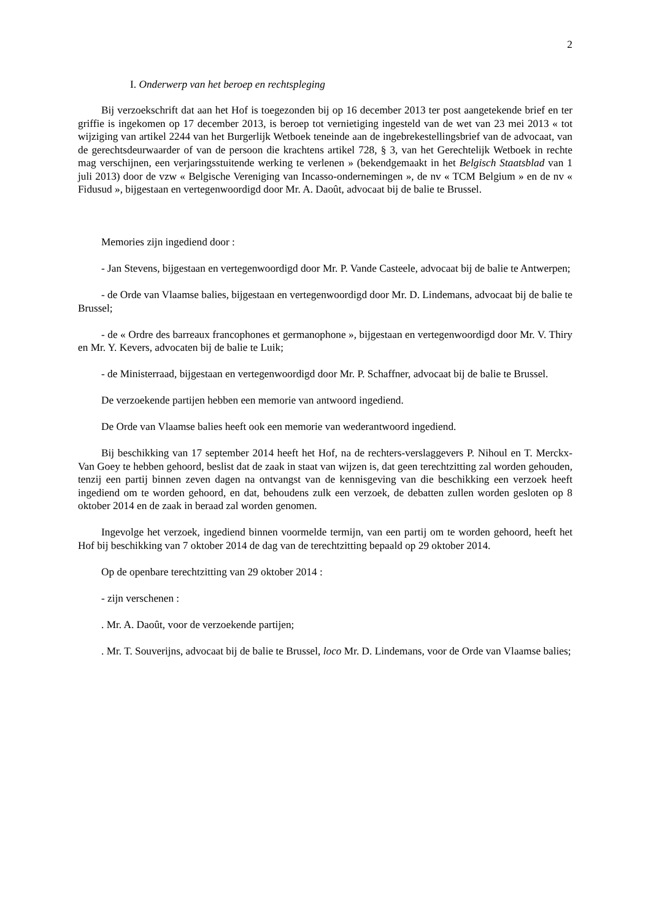2
I. Onderwerp van het beroep en rechtspleging
Bij verzoekschrift dat aan het Hof is toegezonden bij op 16 december 2013 ter post aangetekende brief en ter griffie is ingekomen op 17 december 2013, is beroep tot vernietiging ingesteld van de wet van 23 mei 2013 « tot wijziging van artikel 2244 van het Burgerlijk Wetboek teneinde aan de ingebrekestellingsbrief van de advocaat, van de gerechtsdeurwaarder of van de persoon die krachtens artikel 728, § 3, van het Gerechtelijk Wetboek in rechte mag verschijnen, een verjaringsstuitende werking te verlenen » (bekendgemaakt in het Belgisch Staatsblad van 1 juli 2013) door de vzw « Belgische Vereniging van Incasso-ondernemingen », de nv « TCM Belgium » en de nv « Fidusud », bijgestaan en vertegenwoordigd door Mr. A. Daoût, advocaat bij de balie te Brussel.
Memories zijn ingediend door :
- Jan Stevens, bijgestaan en vertegenwoordigd door Mr. P. Vande Casteele, advocaat bij de balie te Antwerpen;
- de Orde van Vlaamse balies, bijgestaan en vertegenwoordigd door Mr. D. Lindemans, advocaat bij de balie te Brussel;
- de « Ordre des barreaux francophones et germanophone », bijgestaan en vertegenwoordigd door Mr. V. Thiry en Mr. Y. Kevers, advocaten bij de balie te Luik;
- de Ministerraad, bijgestaan en vertegenwoordigd door Mr. P. Schaffner, advocaat bij de balie te Brussel.
De verzoekende partijen hebben een memorie van antwoord ingediend.
De Orde van Vlaamse balies heeft ook een memorie van wederantwoord ingediend.
Bij beschikking van 17 september 2014 heeft het Hof, na de rechters-verslaggevers P. Nihoul en T. Merckx-Van Goey te hebben gehoord, beslist dat de zaak in staat van wijzen is, dat geen terechtzitting zal worden gehouden, tenzij een partij binnen zeven dagen na ontvangst van de kennisgeving van die beschikking een verzoek heeft ingediend om te worden gehoord, en dat, behoudens zulk een verzoek, de debatten zullen worden gesloten op 8 oktober 2014 en de zaak in beraad zal worden genomen.
Ingevolge het verzoek, ingediend binnen voormelde termijn, van een partij om te worden gehoord, heeft het Hof bij beschikking van 7 oktober 2014 de dag van de terechtzitting bepaald op 29 oktober 2014.
Op de openbare terechtzitting van 29 oktober 2014 :
- zijn verschenen :
. Mr. A. Daoût, voor de verzoekende partijen;
. Mr. T. Souverijns, advocaat bij de balie te Brussel, loco Mr. D. Lindemans, voor de Orde van Vlaamse balies;